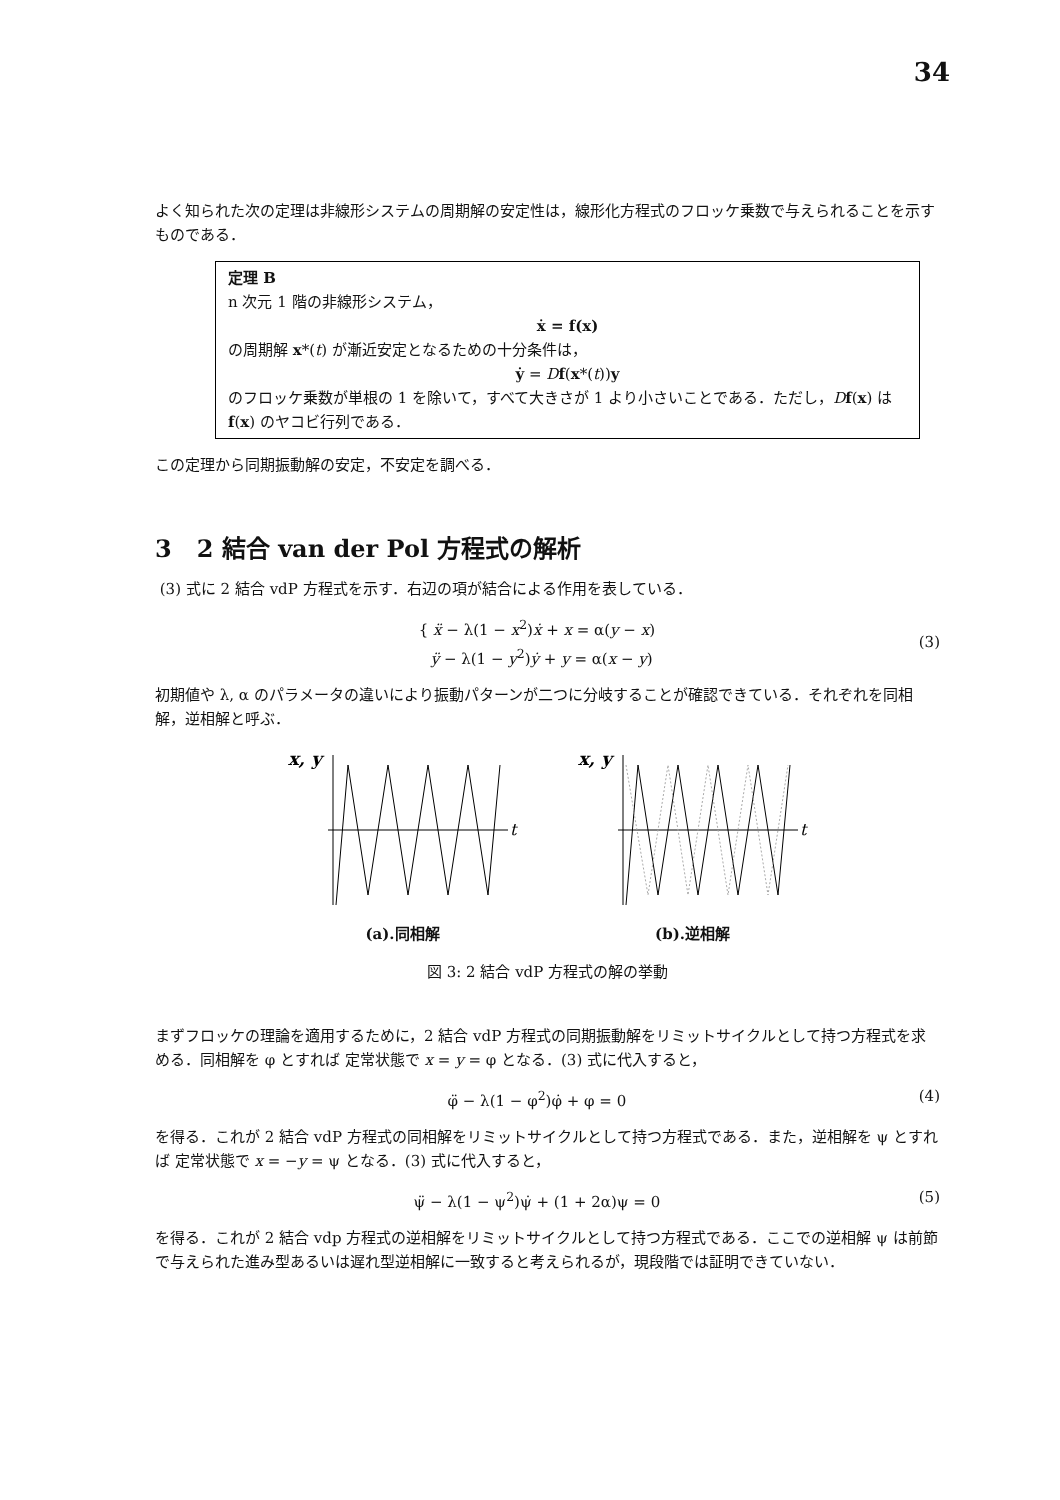34
よく知られた次の定理は非線形システムの周期解の安定性は，線形化方程式のフロッケ乗数で与えられることを示すものである．
定理 B
n 次元 1 階の非線形システム，
ẋ = f(x)
の周期解 x*(t) が漸近安定となるための十分条件は，
ẏ = Df(x*(t))y
のフロッケ乗数が単根の 1 を除いて，すべて大きさが 1 より小さいことである．ただし，Df(x) は f(x) のヤコビ行列である．
この定理から同期振動解の安定，不安定を調べる．
3 2 結合 van der Pol 方程式の解析
(3) 式に 2 結合 vdP 方程式を示す．右辺の項が結合による作用を表している．
{ ẍ − λ(1 − x<sup>2</sup>)ẋ + x = α(y − x)
ÿ − λ(1 − y<sup>2</sup>)ẏ + y = α(x − y) (3)
初期値や λ, α のパラメータの違いにより振動パターンが二つに分岐することが確認できている．それぞれを同相解，逆相解と呼ぶ．
x, y
t
(a).同相解
x, y
t
(b).逆相解
図 3: 2 結合 vdP 方程式の解の挙動
まずフロッケの理論を適用するために，2 結合 vdP 方程式の同期振動解をリミットサイクルとして持つ方程式を求める．同相解を φ とすれば 定常状態で x = y = φ となる．(3) 式に代入すると，
φ̈ − λ(1 − φ<sup>2</sup>)φ̇ + φ = 0 (4)
を得る．これが 2 結合 vdP 方程式の同相解をリミットサイクルとして持つ方程式である．また，逆相解を ψ とすれば 定常状態で x = −y = ψ となる．(3) 式に代入すると，
ψ̈ − λ(1 − ψ<sup>2</sup>)ψ̇ + (1 + 2α)ψ = 0 (5)
を得る．これが 2 結合 vdp 方程式の逆相解をリミットサイクルとして持つ方程式である．ここでの逆相解 ψ は前節で与えられた進み型あるいは遅れ型逆相解に一致すると考えられるが，現段階では証明できていない．